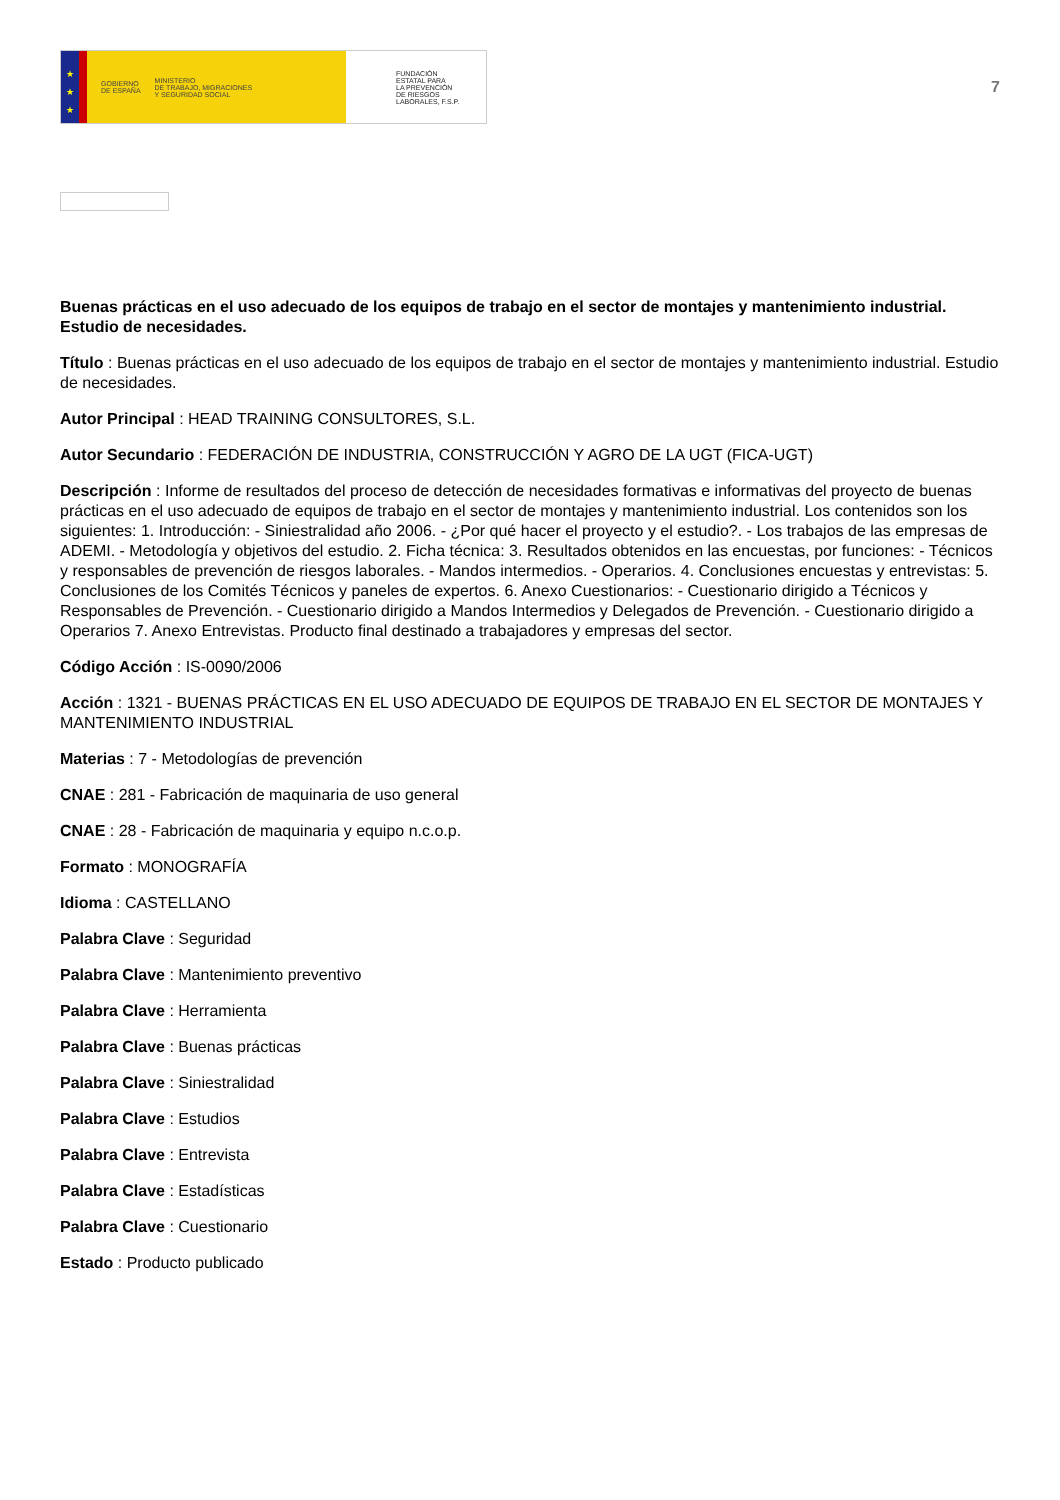★
★
★
GOBIERNO
DE ESPAÑA MINISTERIO
DE TRABAJO, MIGRACIONES
Y SEGURIDAD SOCIAL
FUNDACIÓN
ESTATAL PARA
LA PREVENCIÓN
DE RIESGOS
LABORALES, F.S.P.
7
Buenas prácticas en el uso adecuado de los equipos de trabajo en el sector de montajes y mantenimiento industrial. Estudio de necesidades.
Título : Buenas prácticas en el uso adecuado de los equipos de trabajo en el sector de montajes y mantenimiento industrial. Estudio de necesidades.
Autor Principal : HEAD TRAINING CONSULTORES, S.L.
Autor Secundario : FEDERACIÓN DE INDUSTRIA, CONSTRUCCIÓN Y AGRO DE LA UGT (FICA-UGT)
Descripción : Informe de resultados del proceso de detección de necesidades formativas e informativas del proyecto de buenas prácticas en el uso adecuado de equipos de trabajo en el sector de montajes y mantenimiento industrial. Los contenidos son los siguientes: 1. Introducción: - Siniestralidad año 2006. - ¿Por qué hacer el proyecto y el estudio?. - Los trabajos de las empresas de ADEMI. - Metodología y objetivos del estudio. 2. Ficha técnica: 3. Resultados obtenidos en las encuestas, por funciones: - Técnicos y responsables de prevención de riesgos laborales. - Mandos intermedios. - Operarios. 4. Conclusiones encuestas y entrevistas: 5. Conclusiones de los Comités Técnicos y paneles de expertos. 6. Anexo Cuestionarios: - Cuestionario dirigido a Técnicos y Responsables de Prevención. - Cuestionario dirigido a Mandos Intermedios y Delegados de Prevención. - Cuestionario dirigido a Operarios 7. Anexo Entrevistas. Producto final destinado a trabajadores y empresas del sector.
Código Acción : IS-0090/2006
Acción : 1321 - BUENAS PRÁCTICAS EN EL USO ADECUADO DE EQUIPOS DE TRABAJO EN EL SECTOR DE MONTAJES Y MANTENIMIENTO INDUSTRIAL
Materias : 7 - Metodologías de prevención
CNAE : 281 - Fabricación de maquinaria de uso general
CNAE : 28 - Fabricación de maquinaria y equipo n.c.o.p.
Formato : MONOGRAFÍA
Idioma : CASTELLANO
Palabra Clave : Seguridad
Palabra Clave : Mantenimiento preventivo
Palabra Clave : Herramienta
Palabra Clave : Buenas prácticas
Palabra Clave : Siniestralidad
Palabra Clave : Estudios
Palabra Clave : Entrevista
Palabra Clave : Estadísticas
Palabra Clave : Cuestionario
Estado : Producto publicado